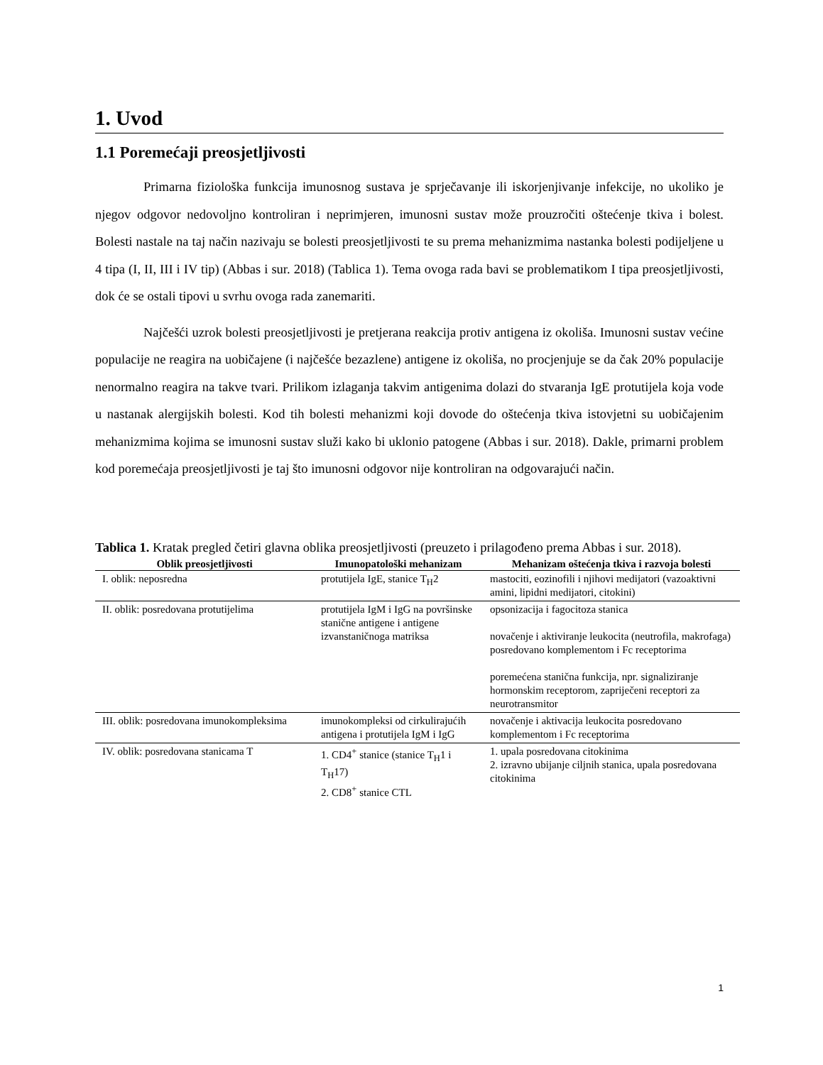1. Uvod
1.1 Poremećaji preosjetljivosti
Primarna fiziološka funkcija imunosnog sustava je sprječavanje ili iskorjenjivanje infekcije, no ukoliko je njegov odgovor nedovoljno kontroliran i neprimjeren, imunosni sustav može prouzročiti oštećenje tkiva i bolest. Bolesti nastale na taj način nazivaju se bolesti preosjetljivosti te su prema mehanizmima nastanka bolesti podijeljene u 4 tipa (I, II, III i IV tip) (Abbas i sur. 2018) (Tablica 1). Tema ovoga rada bavi se problematikom I tipa preosjetljivosti, dok će se ostali tipovi u svrhu ovoga rada zanemariti.
Najčešći uzrok bolesti preosjetljivosti je pretjerana reakcija protiv antigena iz okoliša. Imunosni sustav većine populacije ne reagira na uobičajene (i najčešće bezazlene) antigene iz okoliša, no procjenjuje se da čak 20% populacije nenormalno reagira na takve tvari. Prilikom izlaganja takvim antigenima dolazi do stvaranja IgE protutijela koja vode u nastanak alergijskih bolesti. Kod tih bolesti mehanizmi koji dovode do oštećenja tkiva istovjetni su uobičajenim mehanizmima kojima se imunosni sustav služi kako bi uklonio patogene (Abbas i sur. 2018). Dakle, primarni problem kod poremećaja preosjetljivosti je taj što imunosni odgovor nije kontroliran na odgovarajući način.
Tablica 1. Kratak pregled četiri glavna oblika preosjetljivosti (preuzeto i prilagođeno prema Abbas i sur. 2018).
| Oblik preosjetljivosti | Imunopatološki mehanizam | Mehanizam oštećenja tkiva i razvoja bolesti |
| --- | --- | --- |
| I. oblik: neposredna | protutijela IgE, stanice T<sub>H</sub>2 | mastociti, eozinofili i njihovi medijatori (vazoaktivni amini, lipidni medijatori, citokini) |
| II. oblik: posredovana protutijelima | protutijela IgM i IgG na površinske stanične antigene i antigene izvanstaničnoga matriksa | opsonizacija i fagocitoza stanica novačenje i aktiviranje leukocita (neutrofila, makrofaga) posredovano komplementom i Fc receptorima poremećena stanična funkcija, npr. signaliziranje hormonskim receptorom, zapriječeni receptori za neurotransmitor |
| III. oblik: posredovana imunokompleksima | imunokompleksi od cirkulirajućih antigena i protutijela IgM i IgG | novačenje i aktivacija leukocita posredovano komplementom i Fc receptorima |
| IV. oblik: posredovana stanicama T | 1. CD4<sup>+</sup> stanice (stanice T<sub>H</sub>1 i T<sub>H</sub>17) 2. CD8<sup>+</sup> stanice CTL | 1. upala posredovana citokinima 2. izravno ubijanje ciljnih stanica, upala posredovana citokinima |
1